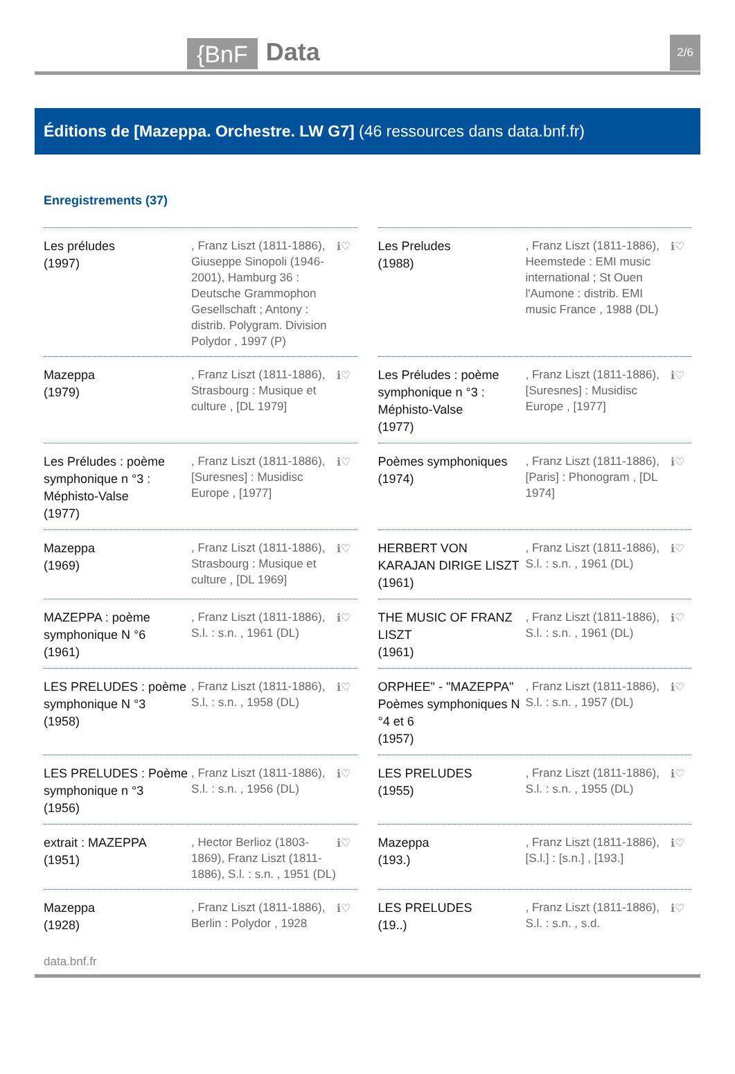{BnF Data 2/6
Éditions de [Mazeppa. Orchestre. LW G7] (46 ressources dans data.bnf.fr)
Enregistrements (37)
Les préludes
(1997)
, Franz Liszt (1811-1886), Giuseppe Sinopoli (1946-2001), Hamburg 36 : Deutsche Grammophon Gesellschaft ; Antony : distrib. Polygram. Division Polydor , 1997 (P)
ℹ♡
Les Preludes
(1988)
, Franz Liszt (1811-1886), Heemstede : EMI music international ; St Ouen l'Aumone : distrib. EMI music France , 1988 (DL)
ℹ♡
Mazeppa
(1979)
, Franz Liszt (1811-1886), Strasbourg : Musique et culture , [DL 1979]
ℹ♡
Les Préludes : poème symphonique n °3 : Méphisto-Valse
(1977)
, Franz Liszt (1811-1886), [Suresnes] : Musidisc Europe , [1977]
ℹ♡
Les Préludes : poème symphonique n °3 : Méphisto-Valse
(1977)
, Franz Liszt (1811-1886), [Suresnes] : Musidisc Europe , [1977]
ℹ♡
Poèmes symphoniques
(1974)
, Franz Liszt (1811-1886), [Paris] : Phonogram , [DL 1974]
ℹ♡
Mazeppa
(1969)
, Franz Liszt (1811-1886), Strasbourg : Musique et culture , [DL 1969]
ℹ♡
HERBERT VON KARAJAN DIRIGE LISZT
(1961)
, Franz Liszt (1811-1886), S.l. : s.n. , 1961 (DL)
ℹ♡
MAZEPPA : poème symphonique N °6
(1961)
, Franz Liszt (1811-1886), S.l. : s.n. , 1961 (DL)
ℹ♡
THE MUSIC OF FRANZ LISZT
(1961)
, Franz Liszt (1811-1886), S.l. : s.n. , 1961 (DL)
ℹ♡
LES PRELUDES : poème symphonique N °3
(1958)
, Franz Liszt (1811-1886), S.l. : s.n. , 1958 (DL)
ℹ♡
ORPHEE" - "MAZEPPA" Poèmes symphoniques N °4 et 6
(1957)
, Franz Liszt (1811-1886), S.l. : s.n. , 1957 (DL)
ℹ♡
LES PRELUDES : Poème symphonique n °3
(1956)
, Franz Liszt (1811-1886), S.l. : s.n. , 1956 (DL)
ℹ♡
LES PRELUDES
(1955)
, Franz Liszt (1811-1886), S.l. : s.n. , 1955 (DL)
ℹ♡
extrait : MAZEPPA
(1951)
, Hector Berlioz (1803-1869), Franz Liszt (1811-1886), S.l. : s.n. , 1951 (DL)
ℹ♡
Mazeppa
(193.)
, Franz Liszt (1811-1886), [S.l.] : [s.n.] , [193.]
ℹ♡
Mazeppa
(1928)
, Franz Liszt (1811-1886), Berlin : Polydor , 1928
ℹ♡
LES PRELUDES
(19..)
, Franz Liszt (1811-1886), S.l. : s.n. , s.d.
ℹ♡
data.bnf.fr